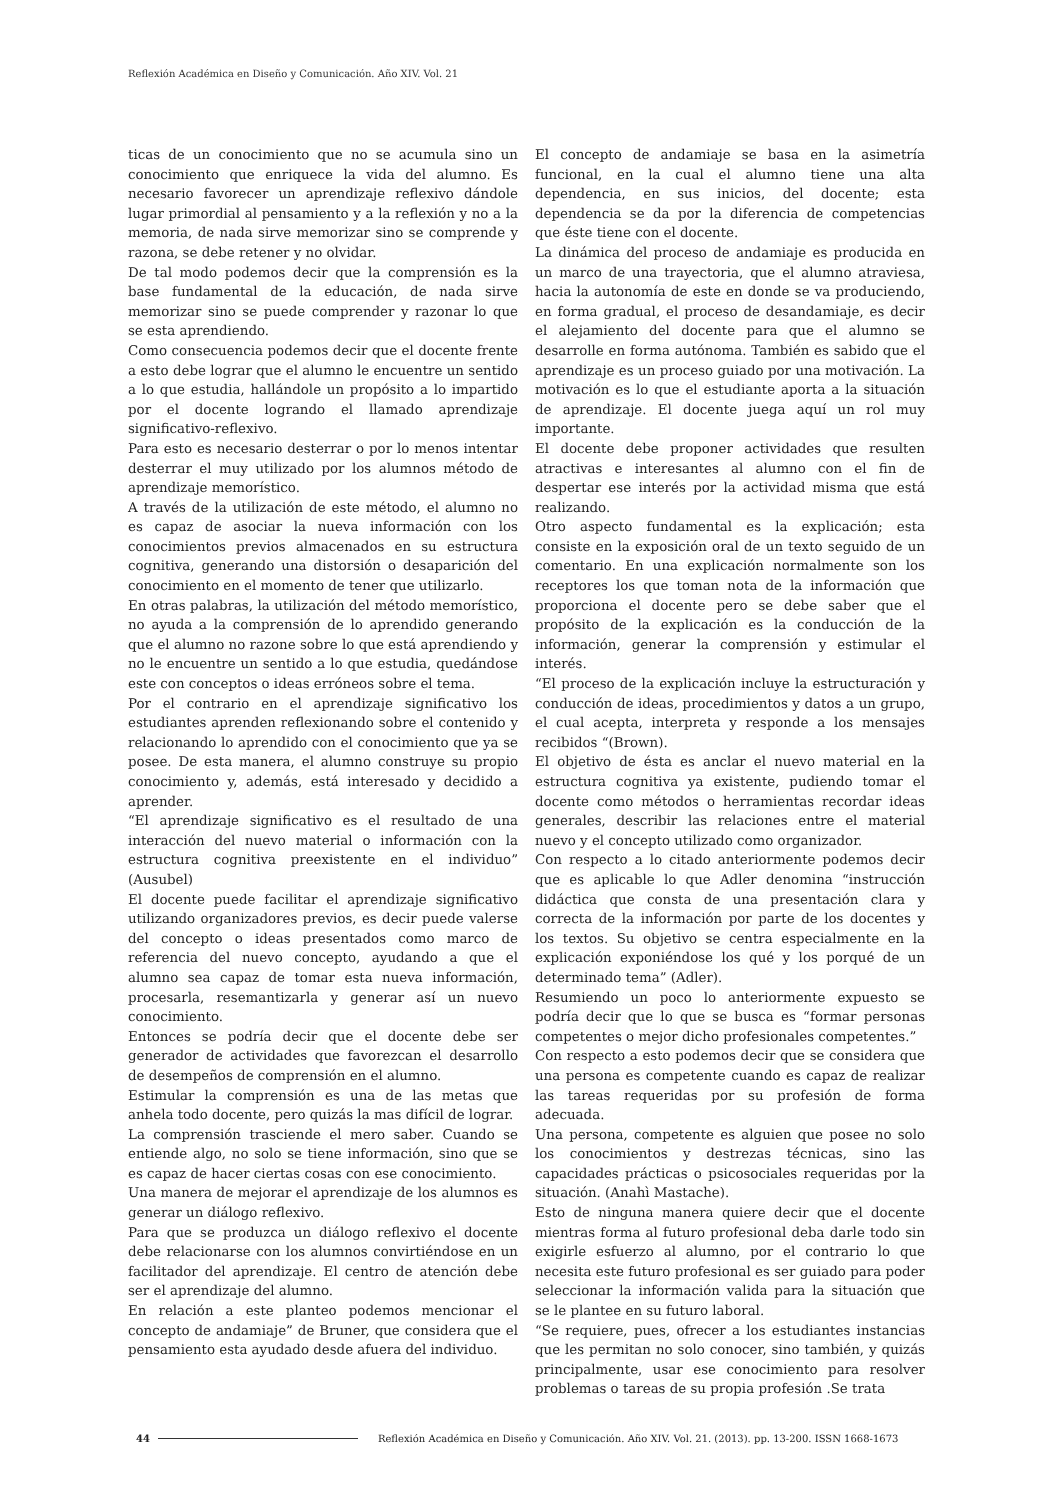Reflexión Académica en Diseño y Comunicación. Año XIV. Vol. 21
ticas de un conocimiento que no se acumula sino un conocimiento que enriquece la vida del alumno. Es necesario favorecer un aprendizaje reflexivo dándole lugar primordial al pensamiento y a la reflexión y no a la memoria, de nada sirve memorizar sino se comprende y razona, se debe retener y no olvidar.
De tal modo podemos decir que la comprensión es la base fundamental de la educación, de nada sirve memorizar sino se puede comprender y razonar lo que se esta aprendiendo.
Como consecuencia podemos decir que el docente frente a esto debe lograr que el alumno le encuentre un sentido a lo que estudia, hallándole un propósito a lo impartido por el docente logrando el llamado aprendizaje significativo-reflexivo.
Para esto es necesario desterrar o por lo menos intentar desterrar el muy utilizado por los alumnos método de aprendizaje memorístico.
A través de la utilización de este método, el alumno no es capaz de asociar la nueva información con los conocimientos previos almacenados en su estructura cognitiva, generando una distorsión o desaparición del conocimiento en el momento de tener que utilizarlo.
En otras palabras, la utilización del método memorístico, no ayuda a la comprensión de lo aprendido generando que el alumno no razone sobre lo que está aprendiendo y no le encuentre un sentido a lo que estudia, quedándose este con conceptos o ideas erróneos sobre el tema.
Por el contrario en el aprendizaje significativo los estudiantes aprenden reflexionando sobre el contenido y relacionando lo aprendido con el conocimiento que ya se posee. De esta manera, el alumno construye su propio conocimiento y, además, está interesado y decidido a aprender.
“El aprendizaje significativo es el resultado de una interacción del nuevo material o información con la estructura cognitiva preexistente en el individuo” (Ausubel)
El docente puede facilitar el aprendizaje significativo utilizando organizadores previos, es decir puede valerse del concepto o ideas presentados como marco de referencia del nuevo concepto, ayudando a que el alumno sea capaz de tomar esta nueva información, procesarla, resemantizarla y generar así un nuevo conocimiento.
Entonces se podría decir que el docente debe ser generador de actividades que favorezcan el desarrollo de desempeños de comprensión en el alumno.
Estimular la comprensión es una de las metas que anhela todo docente, pero quizás la mas difícil de lograr.
La comprensión trasciende el mero saber. Cuando se entiende algo, no solo se tiene información, sino que se es capaz de hacer ciertas cosas con ese conocimiento.
Una manera de mejorar el aprendizaje de los alumnos es generar un diálogo reflexivo.
Para que se produzca un diálogo reflexivo el docente debe relacionarse con los alumnos convirtiéndose en un facilitador del aprendizaje. El centro de atención debe ser el aprendizaje del alumno.
En relación a este planteo podemos mencionar el concepto de andamiaje” de Bruner, que considera que el pensamiento esta ayudado desde afuera del individuo.
El concepto de andamiaje se basa en la asimetría funcional, en la cual el alumno tiene una alta dependencia, en sus inicios, del docente; esta dependencia se da por la diferencia de competencias que éste tiene con el docente.
La dinámica del proceso de andamiaje es producida en un marco de una trayectoria, que el alumno atraviesa, hacia la autonomía de este en donde se va produciendo, en forma gradual, el proceso de desandamiaje, es decir el alejamiento del docente para que el alumno se desarrolle en forma autónoma. También es sabido que el aprendizaje es un proceso guiado por una motivación. La motivación es lo que el estudiante aporta a la situación de aprendizaje. El docente juega aquí un rol muy importante.
El docente debe proponer actividades que resulten atractivas e interesantes al alumno con el fin de despertar ese interés por la actividad misma que está realizando.
Otro aspecto fundamental es la explicación; esta consiste en la exposición oral de un texto seguido de un comentario. En una explicación normalmente son los receptores los que toman nota de la información que proporciona el docente pero se debe saber que el propósito de la explicación es la conducción de la información, generar la comprensión y estimular el interés.
“El proceso de la explicación incluye la estructuración y conducción de ideas, procedimientos y datos a un grupo, el cual acepta, interpreta y responde a los mensajes recibidos “(Brown).
El objetivo de ésta es anclar el nuevo material en la estructura cognitiva ya existente, pudiendo tomar el docente como métodos o herramientas recordar ideas generales, describir las relaciones entre el material nuevo y el concepto utilizado como organizador.
Con respecto a lo citado anteriormente podemos decir que es aplicable lo que Adler denomina “instrucción didáctica que consta de una presentación clara y correcta de la información por parte de los docentes y los textos. Su objetivo se centra especialmente en la explicación exponiéndose los qué y los porqué de un determinado tema” (Adler).
Resumiendo un poco lo anteriormente expuesto se podría decir que lo que se busca es “formar personas competentes o mejor dicho profesionales competentes.”
Con respecto a esto podemos decir que se considera que una persona es competente cuando es capaz de realizar las tareas requeridas por su profesión de forma adecuada.
Una persona, competente es alguien que posee no solo los conocimientos y destrezas técnicas, sino las capacidades prácticas o psicosociales requeridas por la situación. (Anahì Mastache).
Esto de ninguna manera quiere decir que el docente mientras forma al futuro profesional deba darle todo sin exigirle esfuerzo al alumno, por el contrario lo que necesita este futuro profesional es ser guiado para poder seleccionar la información valida para la situación que se le plantee en su futuro laboral.
“Se requiere, pues, ofrecer a los estudiantes instancias que les permitan no solo conocer, sino también, y quizás principalmente, usar ese conocimiento para resolver problemas o tareas de su propia profesión .Se trata
44 Reflexión Académica en Diseño y Comunicación. Año XIV. Vol. 21. (2013). pp. 13-200. ISSN 1668-1673